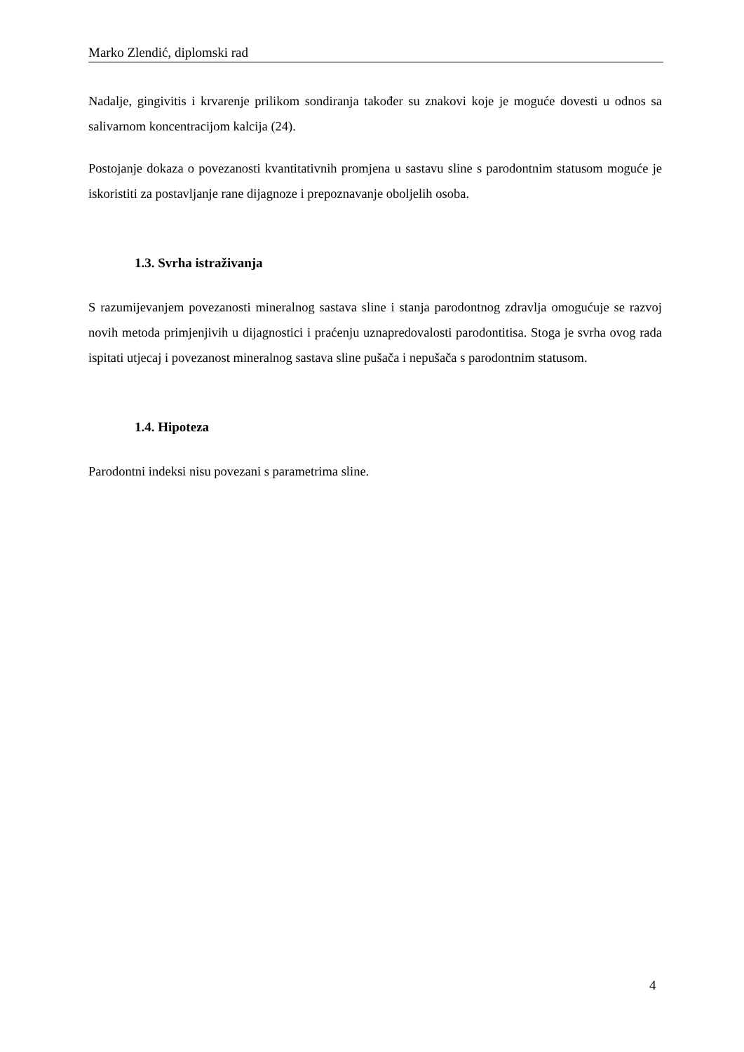Marko Zlendić, diplomski rad
Nadalje, gingivitis i krvarenje prilikom sondiranja također su znakovi koje je moguće dovesti u odnos sa salivarnom koncentracijom kalcija (24).
Postojanje dokaza o povezanosti kvantitativnih promjena u sastavu sline s parodontnim statusom moguće je iskoristiti za postavljanje rane dijagnoze i prepoznavanje oboljelih osoba.
1.3. Svrha istraživanja
S razumijevanjem povezanosti mineralnog sastava sline i stanja parodontnog zdravlja omogućuje se razvoj novih metoda primjenjivih u dijagnostici i praćenju uznapredovalosti parodontitisa. Stoga je svrha ovog rada ispitati utjecaj i povezanost mineralnog sastava sline pušača i nepušača s parodontnim statusom.
1.4. Hipoteza
Parodontni indeksi nisu povezani s parametrima sline.
4